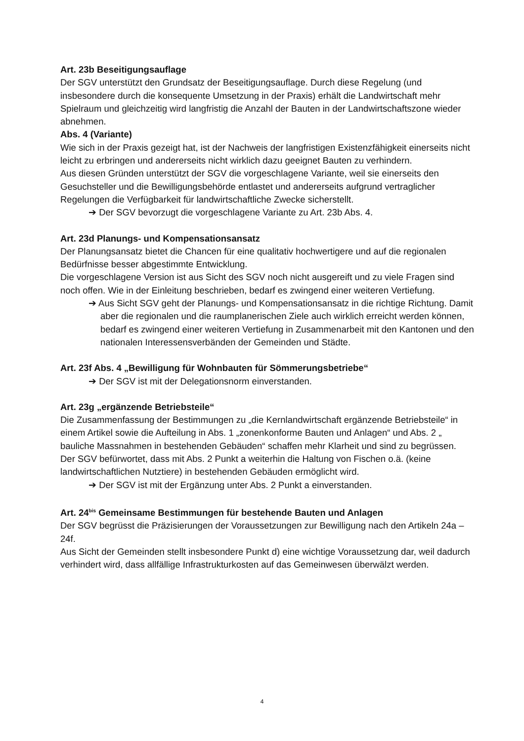Art. 23b Beseitigungsauflage
Der SGV unterstützt den Grundsatz der Beseitigungsauflage. Durch diese Regelung (und insbesondere durch die konsequente Umsetzung in der Praxis) erhält die Landwirtschaft mehr Spielraum und gleichzeitig wird langfristig die Anzahl der Bauten in der Landwirtschaftszone wieder abnehmen.
Abs. 4 (Variante)
Wie sich in der Praxis gezeigt hat, ist der Nachweis der langfristigen Existenzfähigkeit einerseits nicht leicht zu erbringen und andererseits nicht wirklich dazu geeignet Bauten zu verhindern.
Aus diesen Gründen unterstützt der SGV die vorgeschlagene Variante, weil sie einerseits den Gesuchsteller und die Bewilligungsbehörde entlastet und andererseits aufgrund vertraglicher Regelungen die Verfügbarkeit für landwirtschaftliche Zwecke sicherstellt.
➔ Der SGV bevorzugt die vorgeschlagene Variante zu Art. 23b Abs. 4.
Art. 23d Planungs- und Kompensationsansatz
Der Planungsansatz bietet die Chancen für eine qualitativ hochwertigere und auf die regionalen Bedürfnisse besser abgestimmte Entwicklung.
Die vorgeschlagene Version ist aus Sicht des SGV noch nicht ausgereift und zu viele Fragen sind noch offen. Wie in der Einleitung beschrieben, bedarf es zwingend einer weiteren Vertiefung.
➔ Aus Sicht SGV geht der Planungs- und Kompensationsansatz in die richtige Richtung. Damit aber die regionalen und die raumplanerischen Ziele auch wirklich erreicht werden können, bedarf es zwingend einer weiteren Vertiefung in Zusammenarbeit mit den Kantonen und den nationalen Interessensverbänden der Gemeinden und Städte.
Art. 23f Abs. 4 „Bewilligung für Wohnbauten für Sömmerungsbetriebe“
➔ Der SGV ist mit der Delegationsnorm einverstanden.
Art. 23g „ergänzende Betriebsteile“
Die Zusammenfassung der Bestimmungen zu „die Kernlandwirtschaft ergänzende Betriebsteile“ in einem Artikel sowie die Aufteilung in Abs. 1 „zonenkonforme Bauten und Anlagen“ und Abs. 2 „ bauliche Massnahmen in bestehenden Gebäuden“ schaffen mehr Klarheit und sind zu begrüssen.
Der SGV befürwortet, dass mit Abs. 2 Punkt a weiterhin die Haltung von Fischen o.ä. (keine landwirtschaftlichen Nutztiere) in bestehenden Gebäuden ermöglicht wird.
➔ Der SGV ist mit der Ergänzung unter Abs. 2 Punkt a einverstanden.
Art. 24<sup>bis</sup> Gemeinsame Bestimmungen für bestehende Bauten und Anlagen
Der SGV begrüsst die Präzisierungen der Voraussetzungen zur Bewilligung nach den Artikeln 24a – 24f.
Aus Sicht der Gemeinden stellt insbesondere Punkt d) eine wichtige Voraussetzung dar, weil dadurch verhindert wird, dass allfällige Infrastrukturkosten auf das Gemeinwesen überwälzt werden.
4